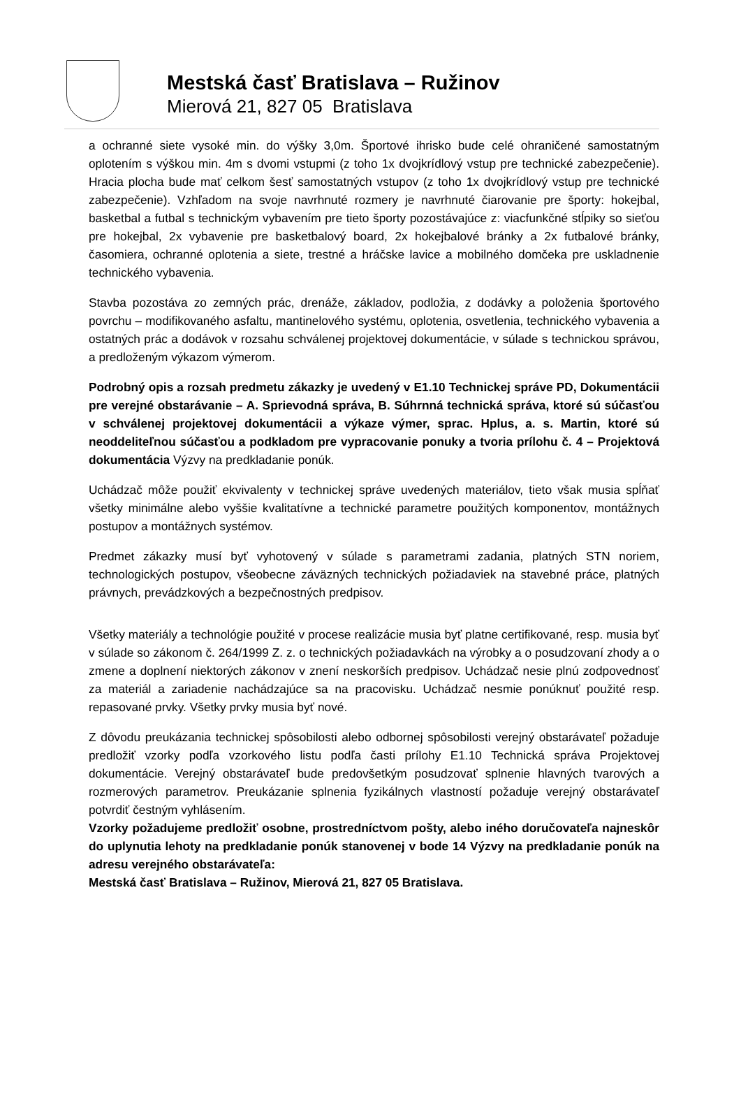Mestská časť Bratislava – Ružinov
Mierová 21, 827 05 Bratislava
a ochranné siete vysoké min. do výšky 3,0m. Športové ihrisko bude celé ohraničené samostatným oplotením s výškou min. 4m s dvomi vstupmi (z toho 1x dvojkrídlový vstup pre technické zabezpečenie). Hracia plocha bude mať celkom šesť samostatných vstupov (z toho 1x dvojkrídlový vstup pre technické zabezpečenie). Vzhľadom na svoje navrhnuté rozmery je navrhnuté čiarovanie pre športy: hokejbal, basketbal a futbal s technickým vybavením pre tieto športy pozostávajúce z: viacfunkčné stĺpiky so sieťou pre hokejbal, 2x vybavenie pre basketbalový board, 2x hokejbalové bránky a 2x futbalové bránky, časomiera, ochranné oplotenia a siete, trestné a hráčske lavice a mobilného domčeka pre uskladnenie technického vybavenia.
Stavba pozostáva zo zemných prác, drenáže, základov, podložia, z dodávky a položenia športového povrchu – modifikovaného asfaltu, mantinelového systému, oplotenia, osvetlenia, technického vybavenia a ostatných prác a dodávok v rozsahu schválenej projektovej dokumentácie, v súlade s technickou správou, a predloženým výkazom výmerom.
Podrobný opis a rozsah predmetu zákazky je uvedený v E1.10 Technickej správe PD, Dokumentácii pre verejné obstarávanie – A. Sprievodná správa, B. Súhrnná technická správa, ktoré sú súčasťou v schválenej projektovej dokumentácii a výkaze výmer, sprac. Hplus, a. s. Martin, ktoré sú neoddeliteľnou súčasťou a podkladom pre vypracovanie ponuky a tvoria prílohu č. 4 – Projektová dokumentácia Výzvy na predkladanie ponúk.
Uchádzač môže použiť ekvivalenty v technickej správe uvedených materiálov, tieto však musia spĺňať všetky minimálne alebo vyššie kvalitatívne a technické parametre použitých komponentov, montážnych postupov a montážnych systémov.
Predmet zákazky musí byť vyhotovený v súlade s parametrami zadania, platných STN noriem, technologických postupov, všeobecne záväzných technických požiadaviek na stavebné práce, platných právnych, prevádzkových a bezpečnostných predpisov.
Všetky materiály a technológie použité v procese realizácie musia byť platne certifikované, resp. musia byť v súlade so zákonom č. 264/1999 Z. z. o technických požiadavkách na výrobky a o posudzovaní zhody a o zmene a doplnení niektorých zákonov v znení neskorších predpisov. Uchádzač nesie plnú zodpovednosť za materiál a zariadenie nachádzajúce sa na pracovisku. Uchádzač nesmie ponúknuť použité resp. repasované prvky. Všetky prvky musia byť nové.
Z dôvodu preukázania technickej spôsobilosti alebo odbornej spôsobilosti verejný obstarávateľ požaduje predložiť vzorky podľa vzorkového listu podľa časti prílohy E1.10 Technická správa Projektovej dokumentácie. Verejný obstarávateľ bude predovšetkým posudzovať splnenie hlavných tvarových a rozmerových parametrov. Preukázanie splnenia fyzikálnych vlastností požaduje verejný obstarávateľ potvrdiť čestným vyhlásením.
Vzorky požadujeme predložiť osobne, prostredníctvom pošty, alebo iného doručovateľa najneskôr do uplynutia lehoty na predkladanie ponúk stanovenej v bode 14 Výzvy na predkladanie ponúk na adresu verejného obstarávateľa:
Mestská časť Bratislava – Ružinov, Mierová 21, 827 05 Bratislava.